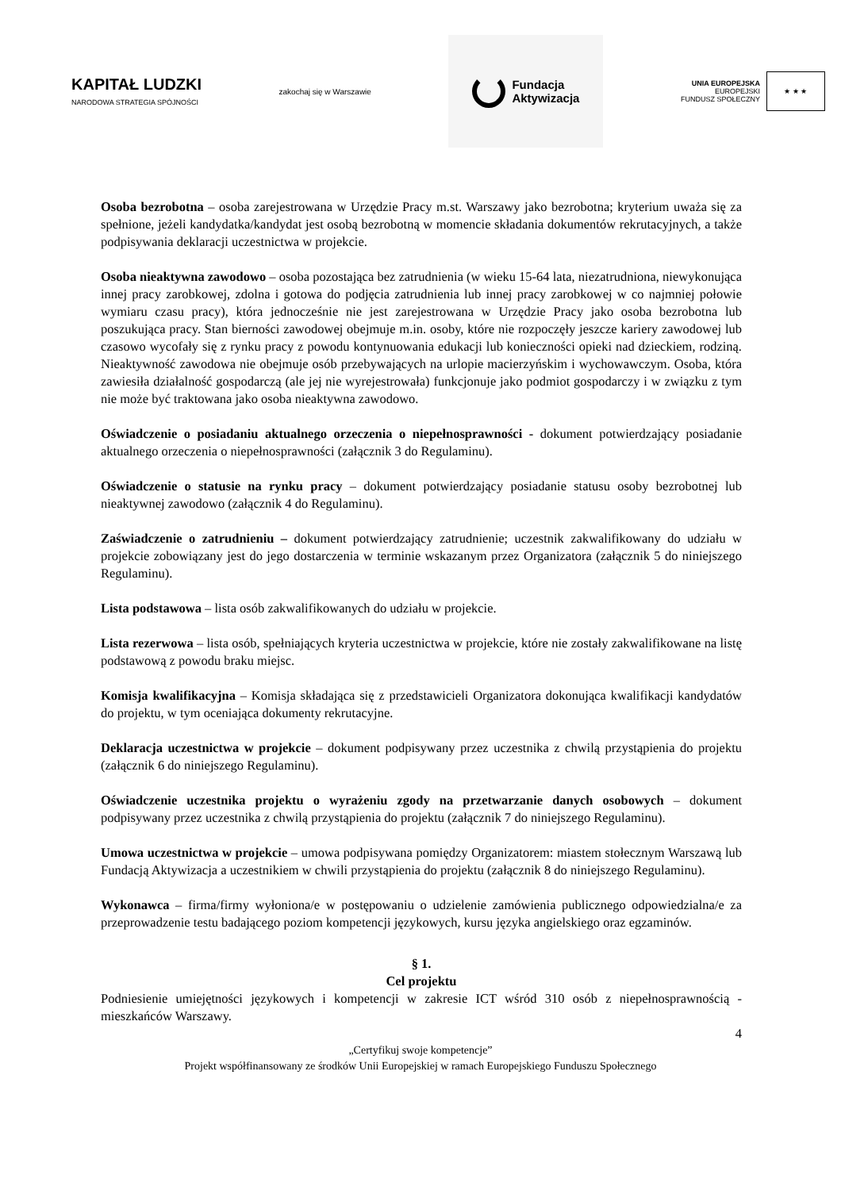KAPITAŁ LUDZKI
NARODOWA STRATEGIA SPÓJNOŚCI
zakochaj się w Warszawie
Fundacja
Aktywizacja
UNIA EUROPEJSKA
EUROPEJSKI
FUNDUSZ SPOŁECZNY
★ ★ ★
Osoba bezrobotna – osoba zarejestrowana w Urzędzie Pracy m.st. Warszawy jako bezrobotna; kryterium uważa się za spełnione, jeżeli kandydatka/kandydat jest osobą bezrobotną w momencie składania dokumentów rekrutacyjnych, a także podpisywania deklaracji uczestnictwa w projekcie.
Osoba nieaktywna zawodowo – osoba pozostająca bez zatrudnienia (w wieku 15-64 lata, niezatrudniona, niewykonująca innej pracy zarobkowej, zdolna i gotowa do podjęcia zatrudnienia lub innej pracy zarobkowej w co najmniej połowie wymiaru czasu pracy), która jednocześnie nie jest zarejestrowana w Urzędzie Pracy jako osoba bezrobotna lub poszukująca pracy. Stan bierności zawodowej obejmuje m.in. osoby, które nie rozpoczęły jeszcze kariery zawodowej lub czasowo wycofały się z rynku pracy z powodu kontynuowania edukacji lub konieczności opieki nad dzieckiem, rodziną. Nieaktywność zawodowa nie obejmuje osób przebywających na urlopie macierzyńskim i wychowawczym. Osoba, która zawiesiła działalność gospodarczą (ale jej nie wyrejestrowała) funkcjonuje jako podmiot gospodarczy i w związku z tym nie może być traktowana jako osoba nieaktywna zawodowo.
Oświadczenie o posiadaniu aktualnego orzeczenia o niepełnosprawności - dokument potwierdzający posiadanie aktualnego orzeczenia o niepełnosprawności (załącznik 3 do Regulaminu).
Oświadczenie o statusie na rynku pracy – dokument potwierdzający posiadanie statusu osoby bezrobotnej lub nieaktywnej zawodowo (załącznik 4 do Regulaminu).
Zaświadczenie o zatrudnieniu – dokument potwierdzający zatrudnienie; uczestnik zakwalifikowany do udziału w projekcie zobowiązany jest do jego dostarczenia w terminie wskazanym przez Organizatora (załącznik 5 do niniejszego Regulaminu).
Lista podstawowa – lista osób zakwalifikowanych do udziału w projekcie.
Lista rezerwowa – lista osób, spełniających kryteria uczestnictwa w projekcie, które nie zostały zakwalifikowane na listę podstawową z powodu braku miejsc.
Komisja kwalifikacyjna – Komisja składająca się z przedstawicieli Organizatora dokonująca kwalifikacji kandydatów do projektu, w tym oceniająca dokumenty rekrutacyjne.
Deklaracja uczestnictwa w projekcie – dokument podpisywany przez uczestnika z chwilą przystąpienia do projektu (załącznik 6 do niniejszego Regulaminu).
Oświadczenie uczestnika projektu o wyrażeniu zgody na przetwarzanie danych osobowych – dokument podpisywany przez uczestnika z chwilą przystąpienia do projektu (załącznik 7 do niniejszego Regulaminu).
Umowa uczestnictwa w projekcie – umowa podpisywana pomiędzy Organizatorem: miastem stołecznym Warszawą lub Fundacją Aktywizacja a uczestnikiem w chwili przystąpienia do projektu (załącznik 8 do niniejszego Regulaminu).
Wykonawca – firma/firmy wyłoniona/e w postępowaniu o udzielenie zamówienia publicznego odpowiedzialna/e za przeprowadzenie testu badającego poziom kompetencji językowych, kursu języka angielskiego oraz egzaminów.
§ 1.
Cel projektu
Podniesienie umiejętności językowych i kompetencji w zakresie ICT wśród 310 osób z niepełnosprawnością - mieszkańców Warszawy.
4
„Certyfikuj swoje kompetencje”
Projekt współfinansowany ze środków Unii Europejskiej w ramach Europejskiego Funduszu Społecznego